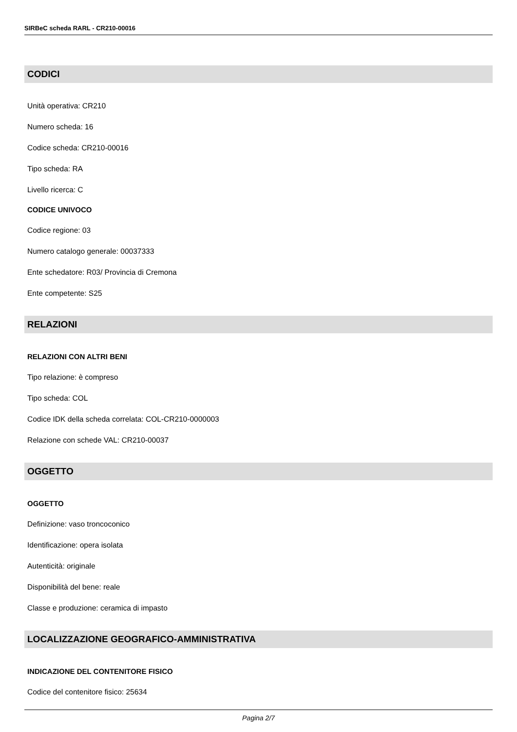SIRBeC scheda RARL - CR210-00016
CODICI
Unità operativa: CR210
Numero scheda: 16
Codice scheda: CR210-00016
Tipo scheda: RA
Livello ricerca: C
CODICE UNIVOCO
Codice regione: 03
Numero catalogo generale: 00037333
Ente schedatore: R03/ Provincia di Cremona
Ente competente: S25
RELAZIONI
RELAZIONI CON ALTRI BENI
Tipo relazione: è compreso
Tipo scheda: COL
Codice IDK della scheda correlata: COL-CR210-0000003
Relazione con schede VAL: CR210-00037
OGGETTO
OGGETTO
Definizione: vaso troncoconico
Identificazione: opera isolata
Autenticità: originale
Disponibilità del bene: reale
Classe e produzione: ceramica di impasto
LOCALIZZAZIONE GEOGRAFICO-AMMINISTRATIVA
INDICAZIONE DEL CONTENITORE FISICO
Codice del contenitore fisico: 25634
Pagina 2/7